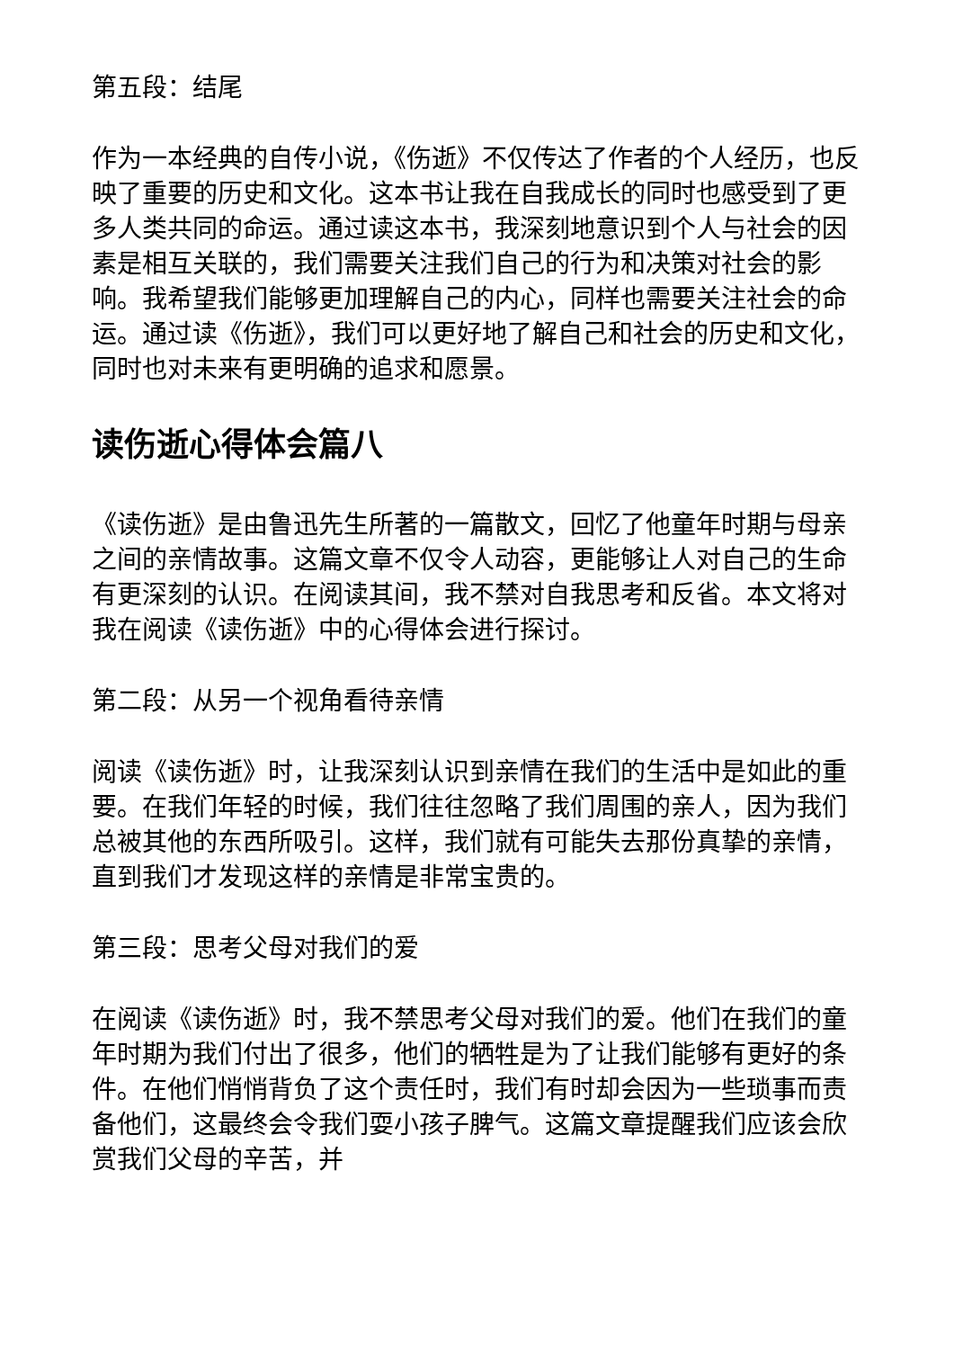第五段：结尾
作为一本经典的自传小说，《伤逝》不仅传达了作者的个人经历，也反映了重要的历史和文化。这本书让我在自我成长的同时也感受到了更多人类共同的命运。通过读这本书，我深刻地意识到个人与社会的因素是相互关联的，我们需要关注我们自己的行为和决策对社会的影响。我希望我们能够更加理解自己的内心，同样也需要关注社会的命运。通过读《伤逝》，我们可以更好地了解自己和社会的历史和文化，同时也对未来有更明确的追求和愿景。
读伤逝心得体会篇八
《读伤逝》是由鲁迅先生所著的一篇散文，回忆了他童年时期与母亲之间的亲情故事。这篇文章不仅令人动容，更能够让人对自己的生命有更深刻的认识。在阅读其间，我不禁对自我思考和反省。本文将对我在阅读《读伤逝》中的心得体会进行探讨。
第二段：从另一个视角看待亲情
阅读《读伤逝》时，让我深刻认识到亲情在我们的生活中是如此的重要。在我们年轻的时候，我们往往忽略了我们周围的亲人，因为我们总被其他的东西所吸引。这样，我们就有可能失去那份真挚的亲情，直到我们才发现这样的亲情是非常宝贵的。
第三段：思考父母对我们的爱
在阅读《读伤逝》时，我不禁思考父母对我们的爱。他们在我们的童年时期为我们付出了很多，他们的牺牲是为了让我们能够有更好的条件。在他们悄悄背负了这个责任时，我们有时却会因为一些琐事而责备他们，这最终会令我们耍小孩子脾气。这篇文章提醒我们应该会欣赏我们父母的辛苦，并